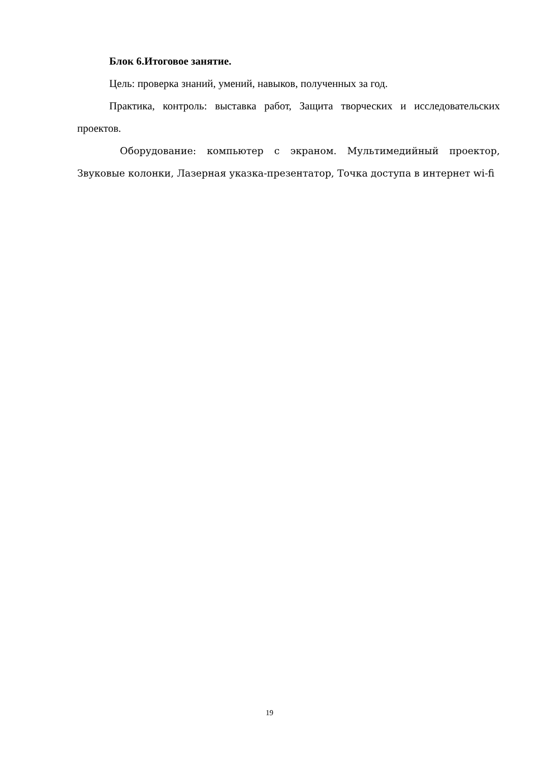Блок 6.Итоговое занятие.
Цель: проверка знаний, умений, навыков, полученных за год.
Практика, контроль: выставка работ, Защита творческих и исследовательских проектов.
Оборудование: компьютер с экраном. Мультимедийный проектор, Звуковые колонки, Лазерная указка-презентатор, Точка доступа в интернет wi-fi
19